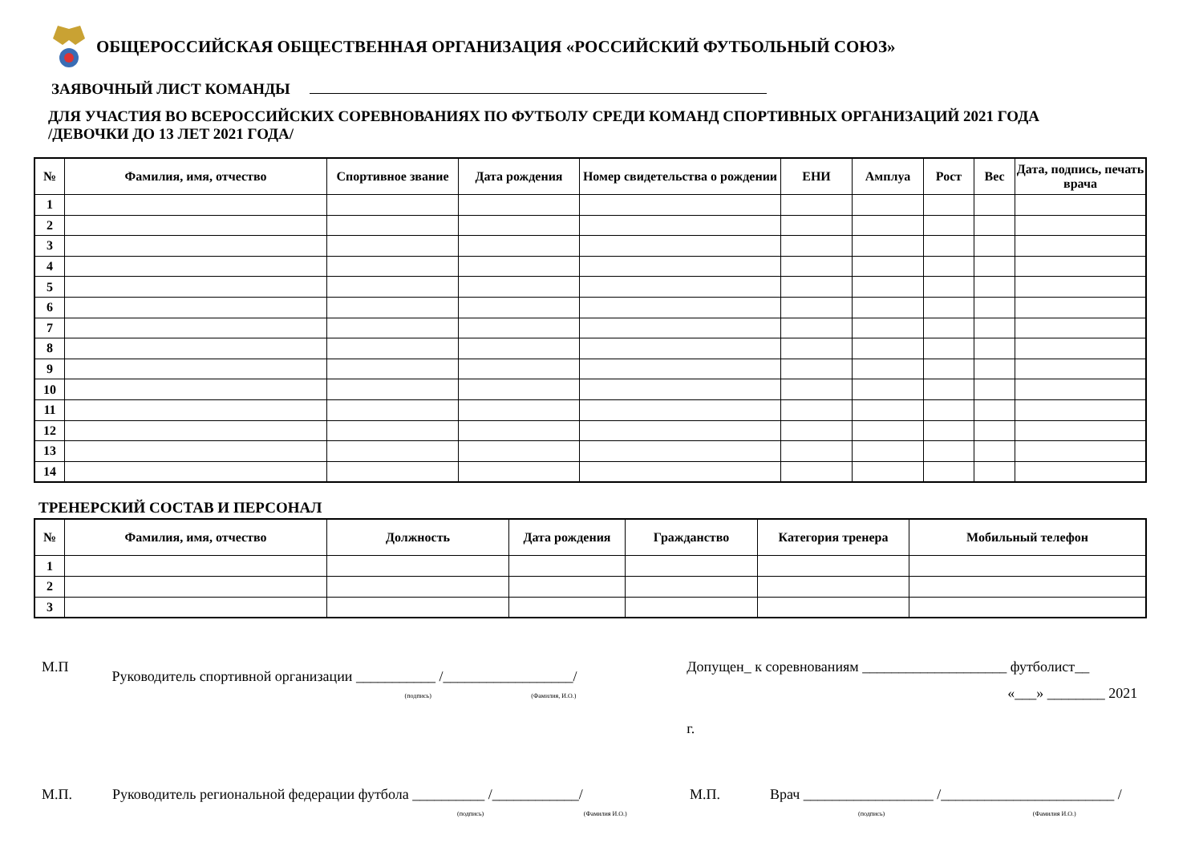ОБЩЕРОССИЙСКАЯ ОБЩЕСТВЕННАЯ ОРГАНИЗАЦИЯ «РОССИЙСКИЙ ФУТБОЛЬНЫЙ СОЮЗ»
ЗАЯВОЧНЫЙ ЛИСТ КОМАНДЫ
ДЛЯ УЧАСТИЯ ВО ВСЕРОССИЙСКИХ СОРЕВНОВАНИЯХ ПО ФУТБОЛУ СРЕДИ КОМАНД СПОРТИВНЫХ ОРГАНИЗАЦИЙ 2021 ГОДА
/ДЕВОЧКИ ДО 13 ЛЕТ 2021 ГОДА/
| № | Фамилия, имя, отчество | Спортивное звание | Дата рождения | Номер свидетельства о рождении | ЕНИ | Амплуа | Рост | Вес | Дата, подпись, печать врача |
| --- | --- | --- | --- | --- | --- | --- | --- | --- | --- |
| 1 | | | | | | | | | |
| 2 | | | | | | | | | |
| 3 | | | | | | | | | |
| 4 | | | | | | | | | |
| 5 | | | | | | | | | |
| 6 | | | | | | | | | |
| 7 | | | | | | | | | |
| 8 | | | | | | | | | |
| 9 | | | | | | | | | |
| 10 | | | | | | | | | |
| 11 | | | | | | | | | |
| 12 | | | | | | | | | |
| 13 | | | | | | | | | |
| 14 | | | | | | | | | |
ТРЕНЕРСКИЙ СОСТАВ И ПЕРСОНАЛ
| № | Фамилия, имя, отчество | Должность | Дата рождения | Гражданство | Категория тренера | Мобильный телефон |
| --- | --- | --- | --- | --- | --- | --- |
| 1 | | | | | | |
| 2 | | | | | | |
| 3 | | | | | | |
М.П
Руководитель спортивной организации ___________ /__________________/
(подпись) (Фамилия, И.О.)
Допущен_ к соревнованиям ____________________ футболист__
«___» ________ 2021 г.
М.П. Руководитель региональной федерации футбола __________ /____________/
(подпись) (Фамилия И.О.)
М.П. Врач __________________ /________________________ /
(подпись) (Фамилия И.О.)